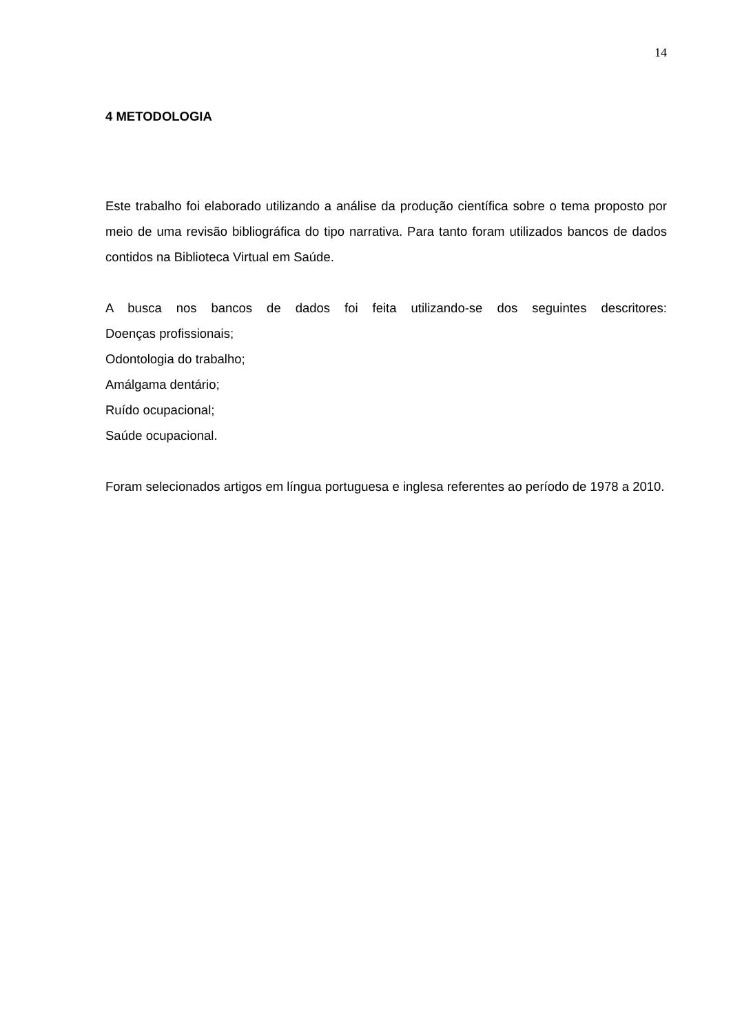14
4 METODOLOGIA
Este trabalho foi elaborado utilizando a análise da produção científica sobre o tema proposto por meio de uma revisão bibliográfica do tipo narrativa. Para tanto foram utilizados bancos de dados contidos na Biblioteca Virtual em Saúde.
A busca nos bancos de dados foi feita utilizando-se dos seguintes descritores:
Doenças profissionais;
Odontologia do trabalho;
Amálgama dentário;
Ruído ocupacional;
Saúde ocupacional.
Foram selecionados artigos em língua portuguesa e inglesa referentes ao período de 1978 a 2010.